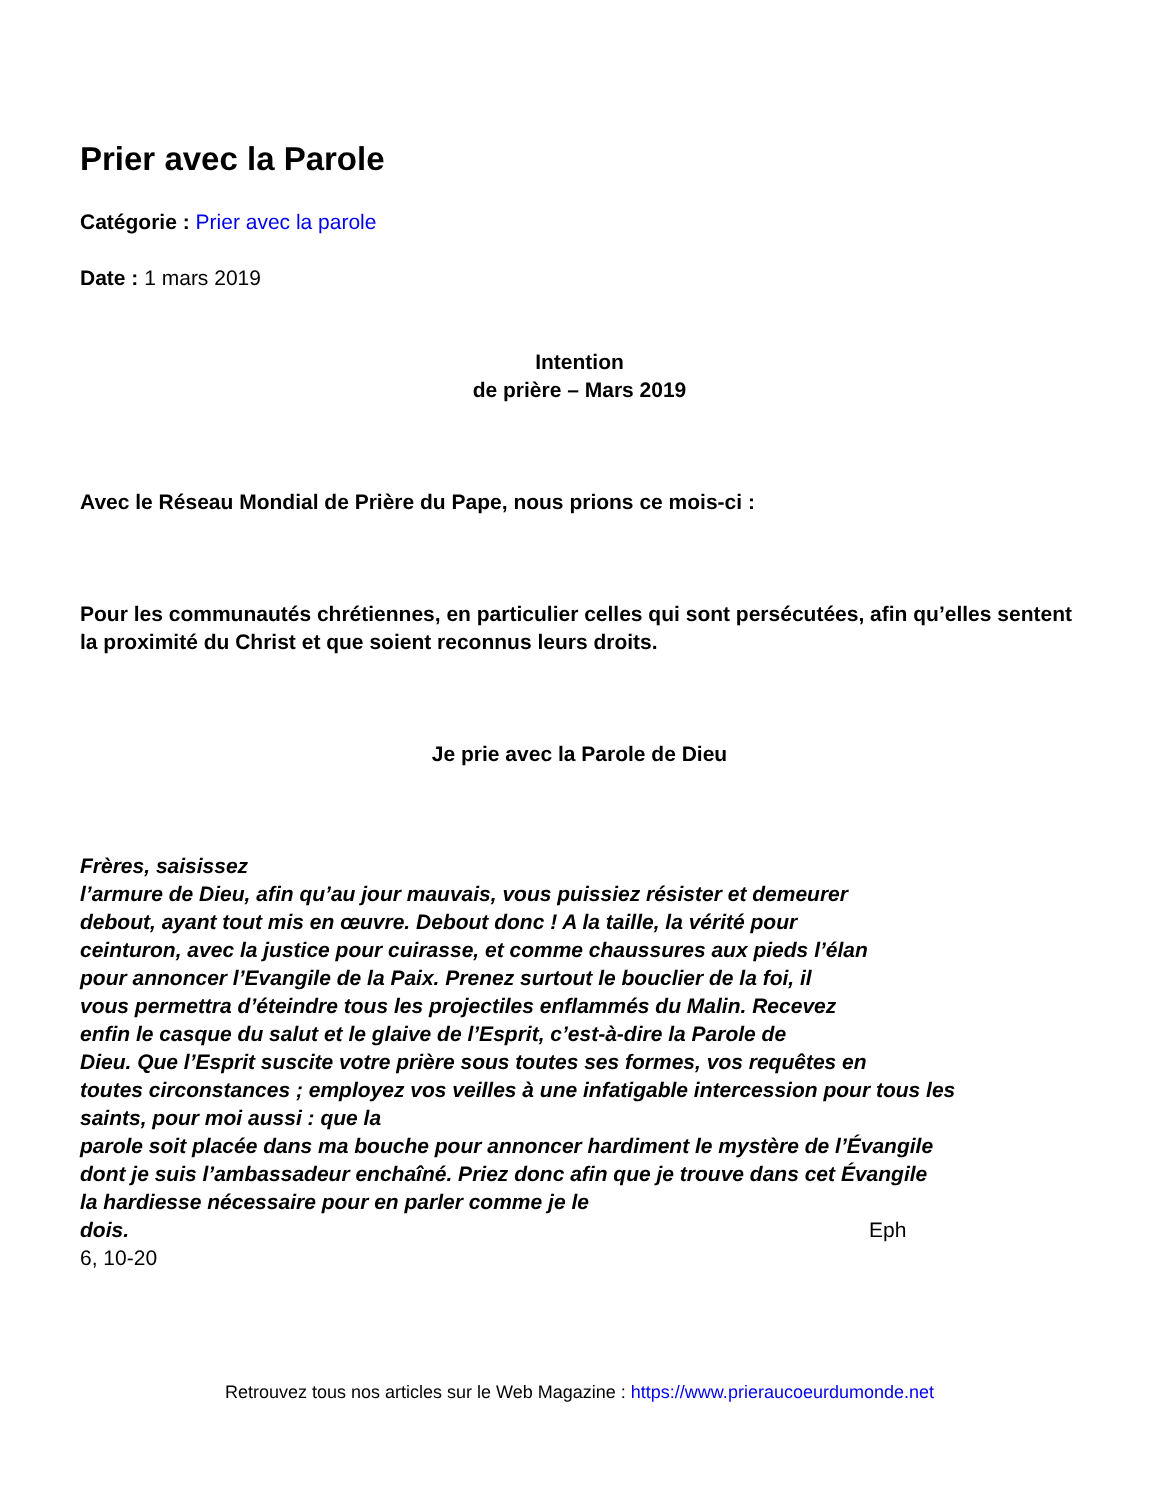Prier avec la Parole
Catégorie : Prier avec la parole
Date : 1 mars 2019
Intention
de prière – Mars 2019
Avec le Réseau Mondial de Prière du Pape, nous prions ce mois-ci :
Pour les communautés chrétiennes, en particulier celles qui sont persécutées, afin qu’elles sentent la proximité du Christ et que soient reconnus leurs droits.
Je prie avec la Parole de Dieu
Frères, saisissez
l’armure de Dieu, afin qu’au jour mauvais, vous puissiez résister et demeurer
debout, ayant tout mis en œuvre. Debout donc ! A la taille, la vérité pour
ceinturon, avec la justice pour cuirasse, et comme chaussures aux pieds l’élan
pour annoncer l’Evangile de la Paix. Prenez surtout le bouclier de la foi, il
vous permettra d’éteindre tous les projectiles enflammés du Malin. Recevez
enfin le casque du salut et le glaive de l’Esprit, c’est-à-dire la Parole de
Dieu. Que l’Esprit suscite votre prière sous toutes ses formes, vos requêtes en
toutes circonstances ; employez vos veilles à une infatigable intercession pour tous les
saints, pour moi aussi : que la
parole soit placée dans ma bouche pour annoncer hardiment le mystère de l’Évangile
dont je suis l’ambassadeur enchaîné. Priez donc afin que je trouve dans cet Évangile
la hardiesse nécessaire pour en parler comme je le
dois. Eph
6, 10-20
Retrouvez tous nos articles sur le Web Magazine : https://www.prieraucoeurdumonde.net